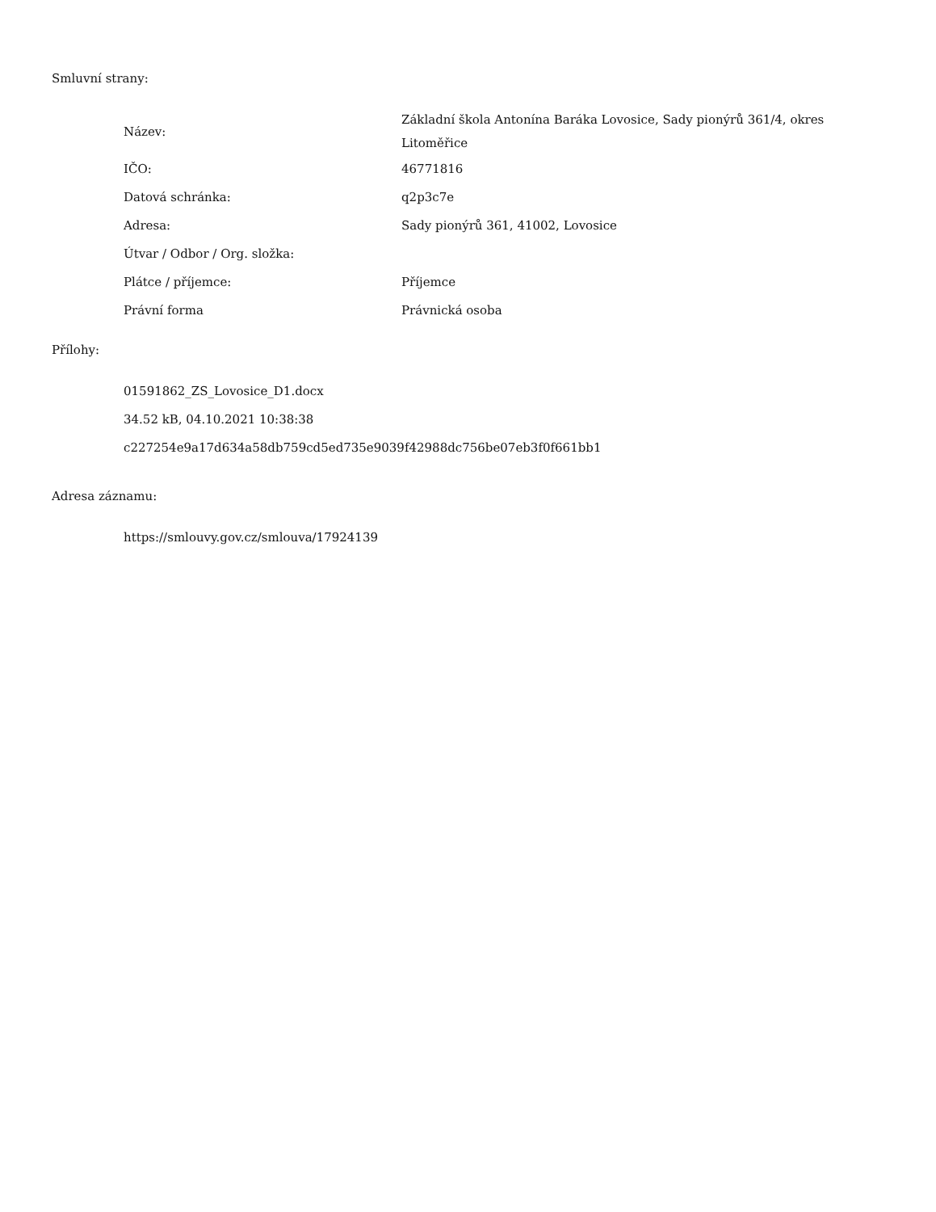Smluvní strany:
| Název: | Základní škola Antonína Baráka Lovosice, Sady pionýrů 361/4, okres Litoměřice |
| IČO: | 46771816 |
| Datová schránka: | q2p3c7e |
| Adresa: | Sady pionýrů 361, 41002, Lovosice |
| Útvar / Odbor / Org. složka: | |
| Plátce / příjemce: | Příjemce |
| Právní forma | Právnická osoba |
Přílohy:
01591862_ZS_Lovosice_D1.docx
34.52 kB, 04.10.2021 10:38:38
c227254e9a17d634a58db759cd5ed735e9039f42988dc756be07eb3f0f661bb1
Adresa záznamu:
https://smlouvy.gov.cz/smlouva/17924139